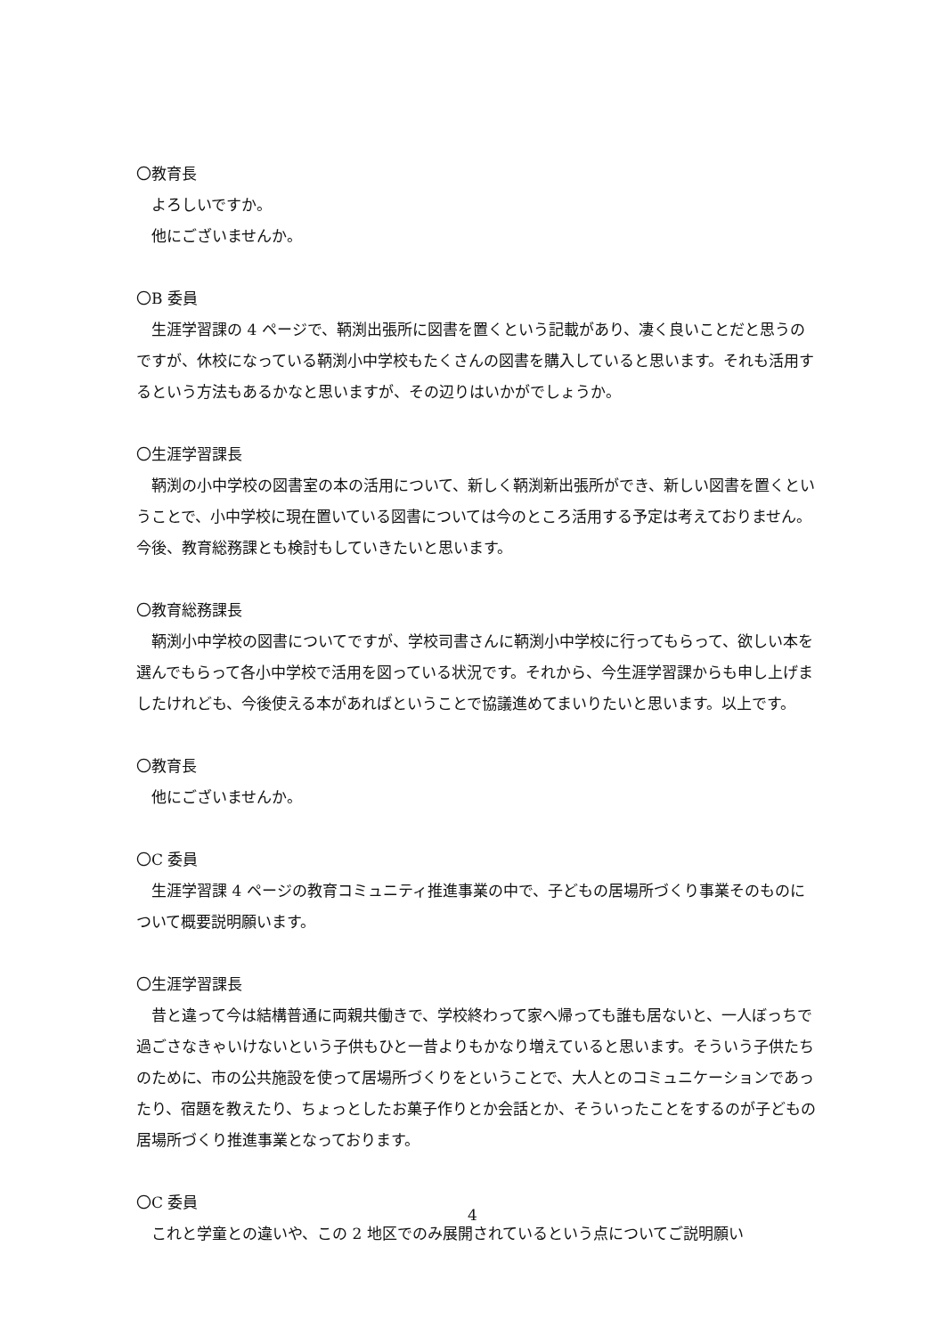〇教育長
よろしいですか。
他にございませんか。
〇B 委員
生涯学習課の 4 ページで、鞆渕出張所に図書を置くという記載があり、凄く良いことだと思うのですが、休校になっている鞆渕小中学校もたくさんの図書を購入していると思います。それも活用するという方法もあるかなと思いますが、その辺りはいかがでしょうか。
〇生涯学習課長
鞆渕の小中学校の図書室の本の活用について、新しく鞆渕新出張所ができ、新しい図書を置くということで、小中学校に現在置いている図書については今のところ活用する予定は考えておりません。今後、教育総務課とも検討もしていきたいと思います。
〇教育総務課長
鞆渕小中学校の図書についてですが、学校司書さんに鞆渕小中学校に行ってもらって、欲しい本を選んでもらって各小中学校で活用を図っている状況です。それから、今生涯学習課からも申し上げましたけれども、今後使える本があればということで協議進めてまいりたいと思います。以上です。
〇教育長
他にございませんか。
〇C 委員
生涯学習課 4 ページの教育コミュニティ推進事業の中で、子どもの居場所づくり事業そのものについて概要説明願います。
〇生涯学習課長
昔と違って今は結構普通に両親共働きで、学校終わって家へ帰っても誰も居ないと、一人ぼっちで過ごさなきゃいけないという子供もひと一昔よりもかなり増えていると思います。そういう子供たちのために、市の公共施設を使って居場所づくりをということで、大人とのコミュニケーションであったり、宿題を教えたり、ちょっとしたお菓子作りとか会話とか、そういったことをするのが子どもの居場所づくり推進事業となっております。
〇C 委員
これと学童との違いや、この 2 地区でのみ展開されているという点についてご説明願い
4